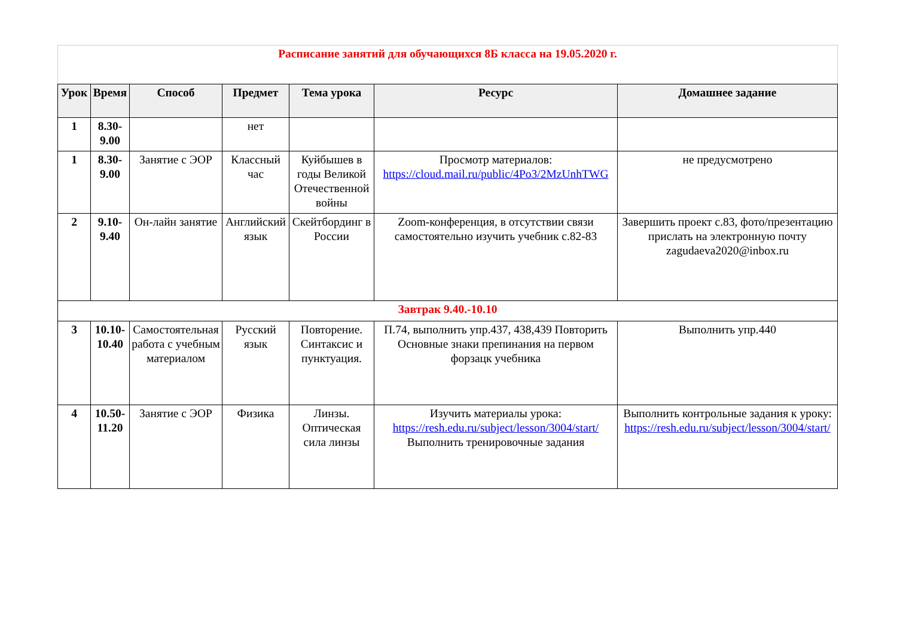| Расписание занятий для обучающихся 8Б класса на 19.05.2020 г. | | | | | | |
| Урок | Время | Способ | Предмет | Тема урока | Ресурс | Домашнее задание |
| 1 | 8.30-9.00 | | нет | | | |
| 1 | 8.30-9.00 | Занятие с ЭОР | Классный час | Куйбышев в годы Великой Отечественной войны | Просмотр материалов: https://cloud.mail.ru/public/4Po3/2MzUnhTWG | не предусмотрено |
| 2 | 9.10-9.40 | Он-лайн занятие | Английский язык | Скейтбординг в России | Zoom-конференция, в отсутствии связи самостоятельно изучить учебник с.82-83 | Завершить проект с.83, фото/презентацию прислать на электронную почту zagudaeva2020@inbox.ru |
| Завтрак 9.40.-10.10 | | | | | | |
| 3 | 10.10-10.40 | Самостоятельная работа с учебным материалом | Русский язык | Повторение. Синтаксис и пунктуация. | П.74, выполнить упр.437, 438,439 Повторить Основные знаки препинания на первом форзацк учебника | Выполнить упр.440 |
| 4 | 10.50-11.20 | Занятие с ЭОР | Физика | Линзы. Оптическая сила линзы | Изучить материалы урока: https://resh.edu.ru/subject/lesson/3004/start/ Выполнить тренировочные задания | Выполнить контрольные задания к уроку: https://resh.edu.ru/subject/lesson/3004/start/ |